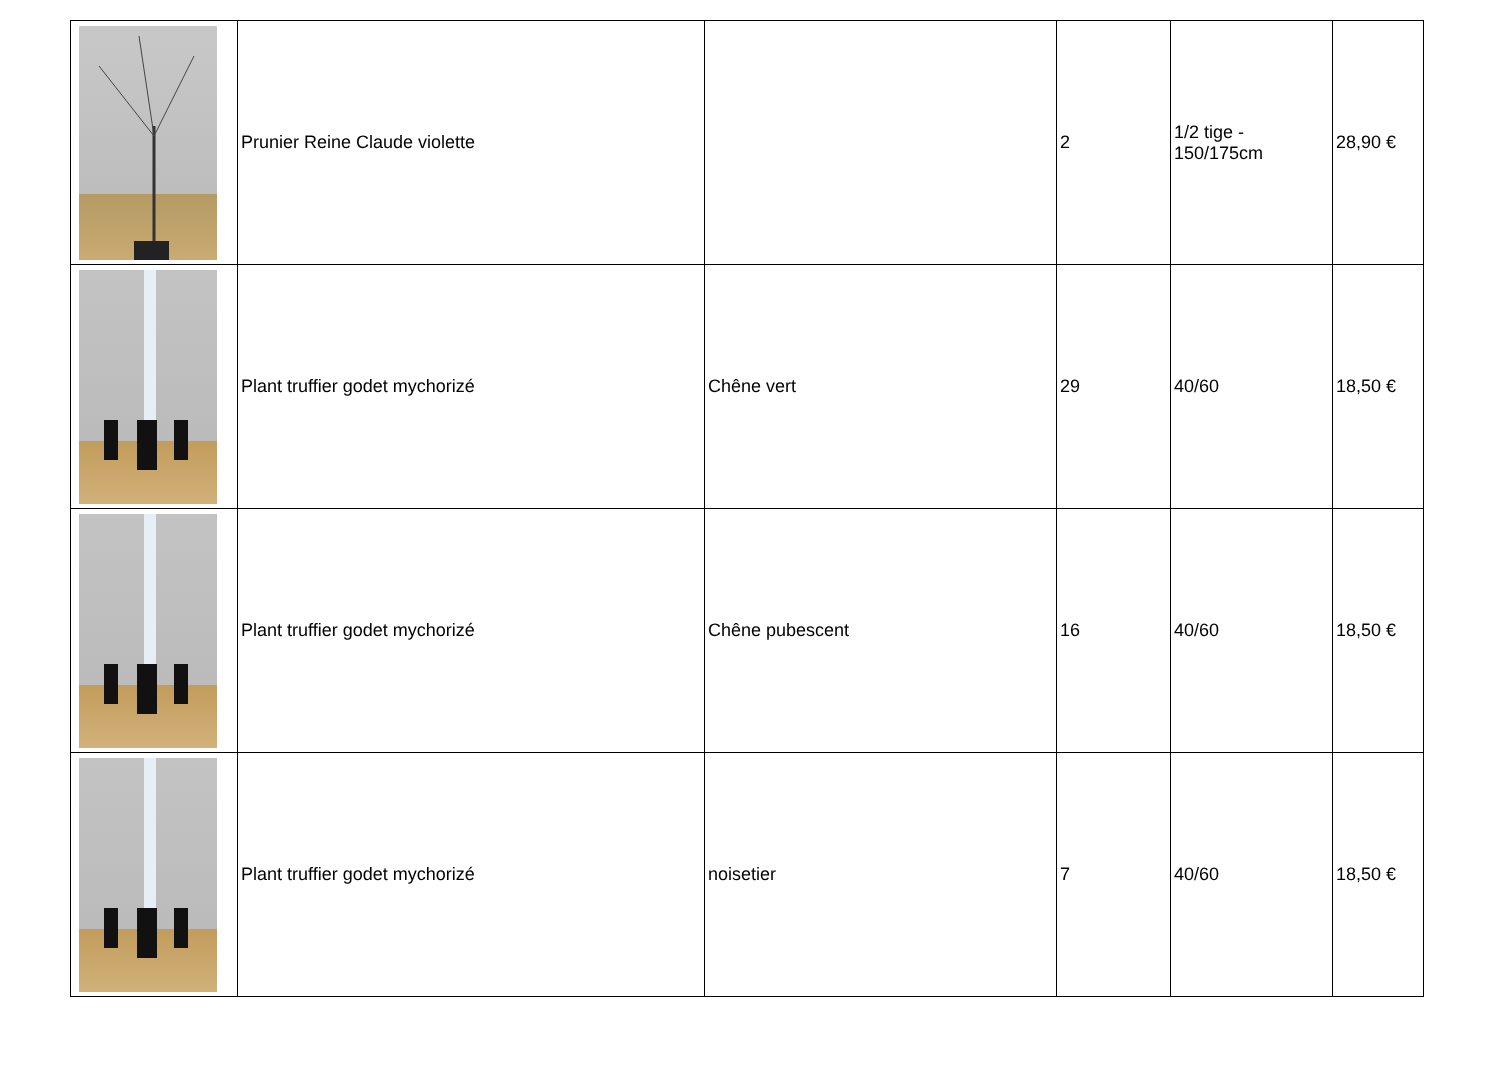| | Prunier Reine Claude violette | | 2 | 1/2 tige - 150/175cm | 28,90 € |
| | Plant truffier godet mychorizé | Chêne vert | 29 | 40/60 | 18,50 € |
| | Plant truffier godet mychorizé | Chêne pubescent | 16 | 40/60 | 18,50 € |
| | Plant truffier godet mychorizé | noisetier | 7 | 40/60 | 18,50 € |